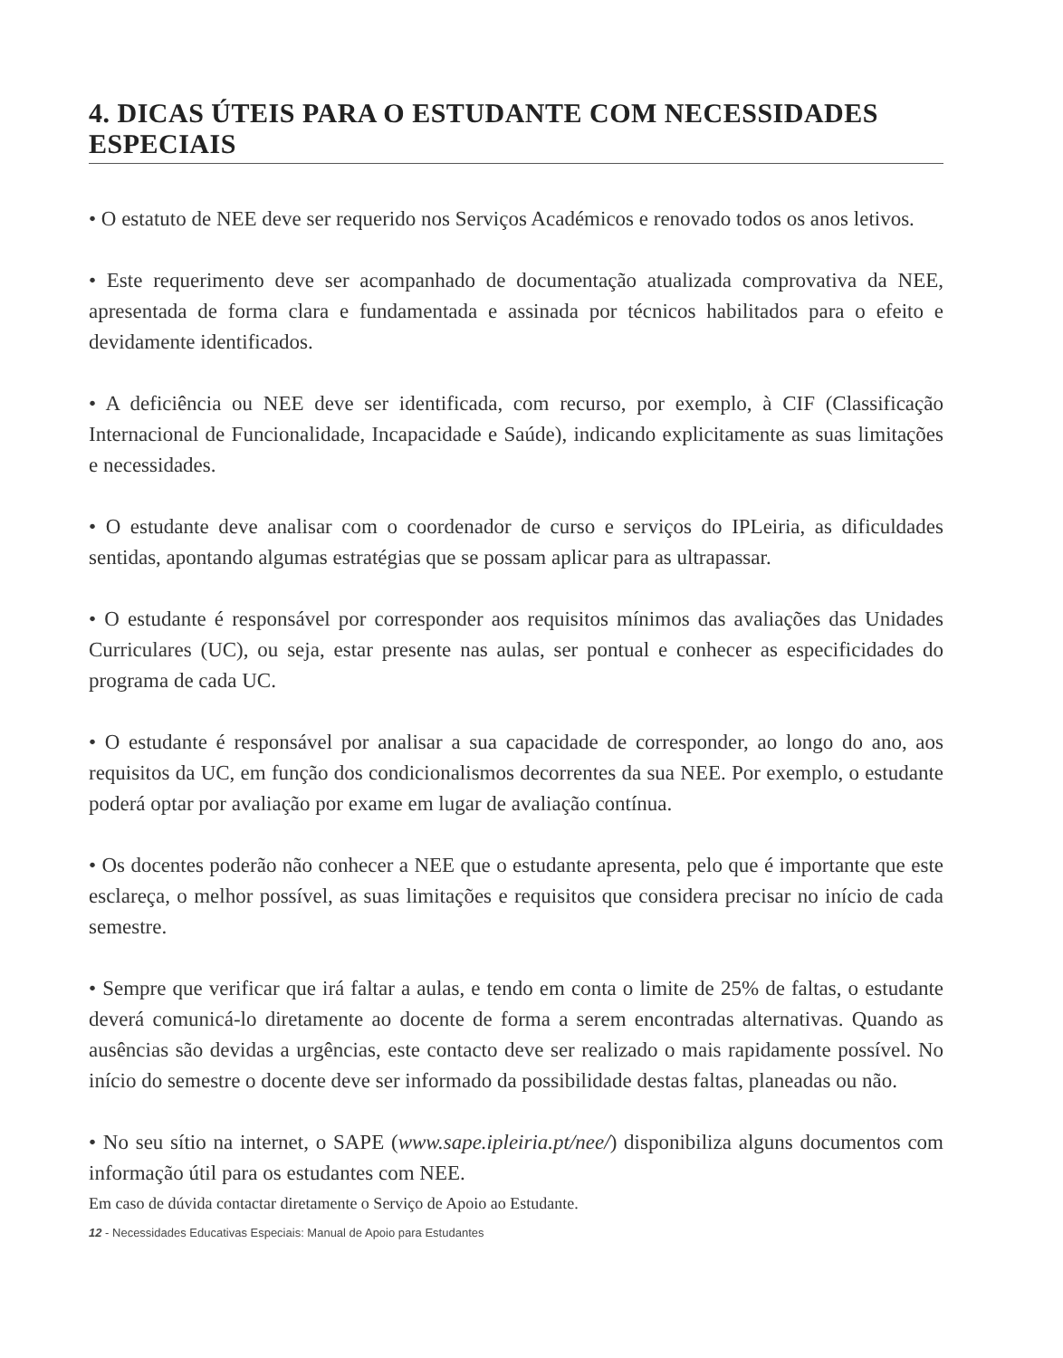4. DICAS ÚTEIS PARA O ESTUDANTE COM NECESSIDADES ESPECIAIS
• O estatuto de NEE deve ser requerido nos Serviços Académicos e renovado todos os anos letivos.
• Este requerimento deve ser acompanhado de documentação atualizada comprovativa da NEE, apresentada de forma clara e fundamentada e assinada por técnicos habilitados para o efeito e devidamente identificados.
• A deficiência ou NEE deve ser identificada, com recurso, por exemplo, à CIF (Classificação Internacional de Funcionalidade, Incapacidade e Saúde), indicando explicitamente as suas limitações e necessidades.
• O estudante deve analisar com o coordenador de curso e serviços do IPLeiria, as dificuldades sentidas, apontando algumas estratégias que se possam aplicar para as ultrapassar.
• O estudante é responsável por corresponder aos requisitos mínimos das avaliações das Unidades Curriculares (UC), ou seja, estar presente nas aulas, ser pontual e conhecer as especificidades do programa de cada UC.
• O estudante é responsável por analisar a sua capacidade de corresponder, ao longo do ano, aos requisitos da UC, em função dos condicionalismos decorrentes da sua NEE. Por exemplo, o estudante poderá optar por avaliação por exame em lugar de avaliação contínua.
• Os docentes poderão não conhecer a NEE que o estudante apresenta, pelo que é importante que este esclareça, o melhor possível, as suas limitações e requisitos que considera precisar no início de cada semestre.
• Sempre que verificar que irá faltar a aulas, e tendo em conta o limite de 25% de faltas, o estudante deverá comunicá-lo diretamente ao docente de forma a serem encontradas alternativas. Quando as ausências são devidas a urgências, este contacto deve ser realizado o mais rapidamente possível. No início do semestre o docente deve ser informado da possibilidade destas faltas, planeadas ou não.
• No seu sítio na internet, o SAPE (www.sape.ipleiria.pt/nee/) disponibiliza alguns documentos com informação útil para os estudantes com NEE.
Em caso de dúvida contactar diretamente o Serviço de Apoio ao Estudante.
12 - Necessidades Educativas Especiais: Manual de Apoio para Estudantes